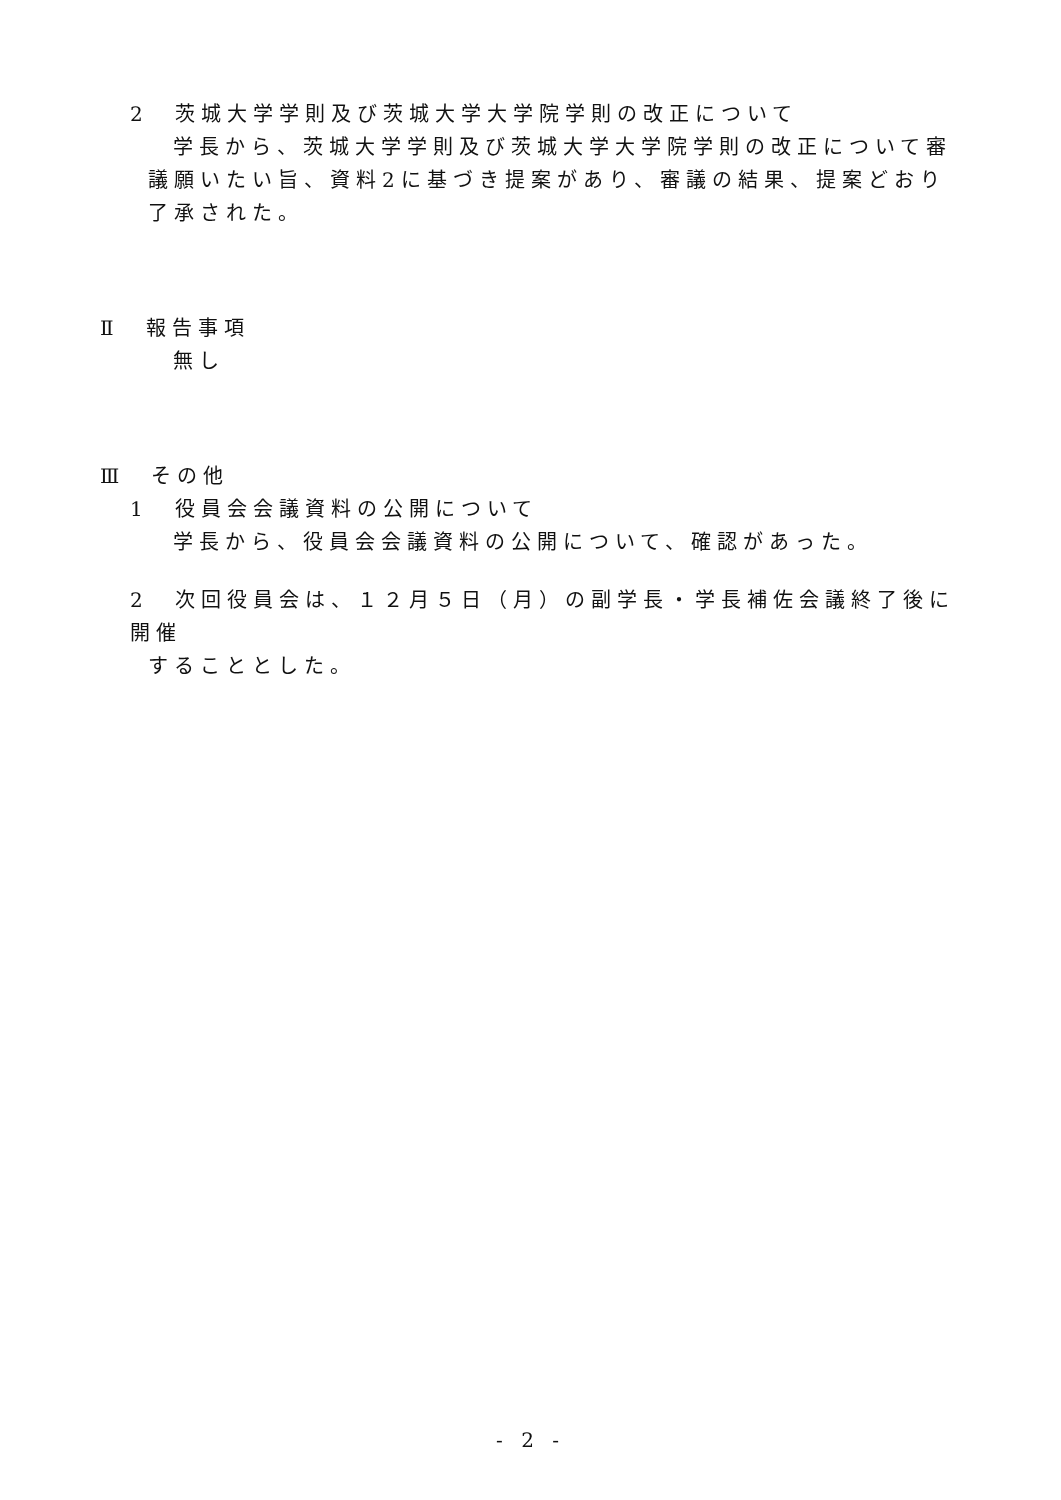2　茨城大学学則及び茨城大学大学院学則の改正について
学長から、茨城大学学則及び茨城大学大学院学則の改正について審議願いたい旨、資料2に基づき提案があり、審議の結果、提案どおり了承された。
Ⅱ　報告事項
無し
Ⅲ　その他
1　役員会会議資料の公開について
学長から、役員会会議資料の公開について、確認があった。
2　次回役員会は、１２月５日（月）の副学長・学長補佐会議終了後に開催
することとした。
- 2 -